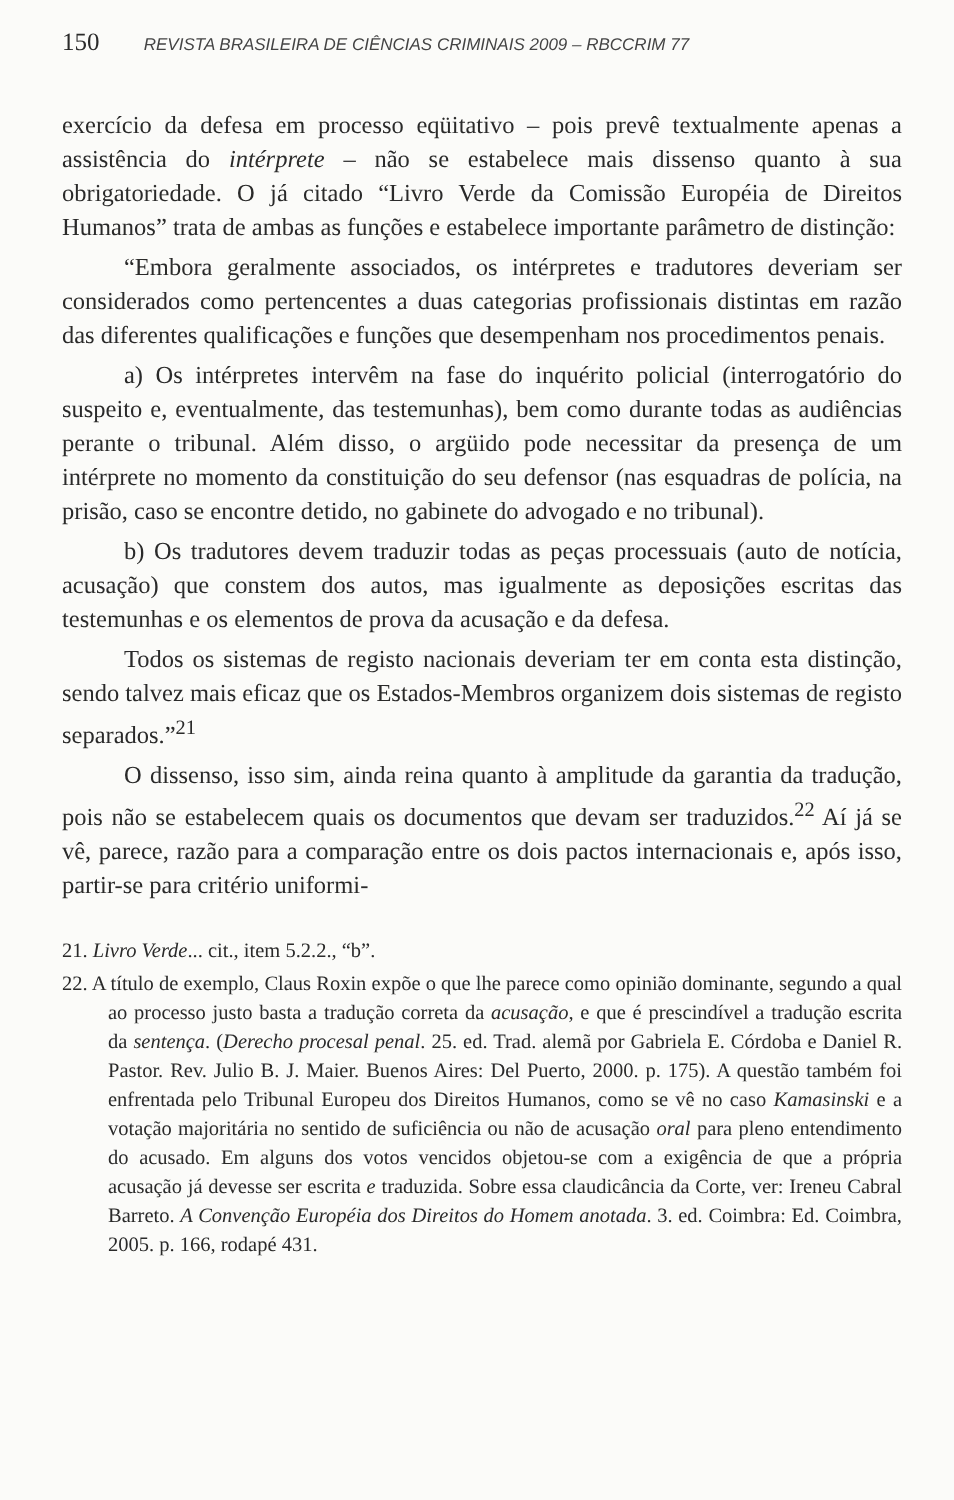150 REVISTA BRASILEIRA DE CIÊNCIAS CRIMINAIS 2009 – RBCCRIM 77
exercício da defesa em processo eqüitativo – pois prevê textualmente apenas a assistência do intérprete – não se estabelece mais dissenso quanto à sua obrigatoriedade. O já citado “Livro Verde da Comissão Européia de Direitos Humanos” trata de ambas as funções e estabelece importante parâmetro de distinção:
“Embora geralmente associados, os intérpretes e tradutores deveriam ser considerados como pertencentes a duas categorias profissionais distintas em razão das diferentes qualificações e funções que desempenham nos procedimentos penais.
a) Os intérpretes intervêm na fase do inquérito policial (interrogatório do suspeito e, eventualmente, das testemunhas), bem como durante todas as audiências perante o tribunal. Além disso, o argüido pode necessitar da presença de um intérprete no momento da constituição do seu defensor (nas esquadras de polícia, na prisão, caso se encontre detido, no gabinete do advogado e no tribunal).
b) Os tradutores devem traduzir todas as peças processuais (auto de notícia, acusação) que constem dos autos, mas igualmente as deposições escritas das testemunhas e os elementos de prova da acusação e da defesa.
Todos os sistemas de registo nacionais deveriam ter em conta esta distinção, sendo talvez mais eficaz que os Estados-Membros organizem dois sistemas de registo separados.”<sup>21</sup>
O dissenso, isso sim, ainda reina quanto à amplitude da garantia da tradução, pois não se estabelecem quais os documentos que devam ser traduzidos.<sup>22</sup> Aí já se vê, parece, razão para a comparação entre os dois pactos internacionais e, após isso, partir-se para critério uniformi-
21. Livro Verde... cit., item 5.2.2., “b”.
22. A título de exemplo, Claus Roxin expõe o que lhe parece como opinião dominante, segundo a qual ao processo justo basta a tradução correta da acusação, e que é prescindível a tradução escrita da sentença. (Derecho procesal penal. 25. ed. Trad. alemã por Gabriela E. Córdoba e Daniel R. Pastor. Rev. Julio B. J. Maier. Buenos Aires: Del Puerto, 2000. p. 175). A questão também foi enfrentada pelo Tribunal Europeu dos Direitos Humanos, como se vê no caso Kamasinski e a votação majoritária no sentido de suficiência ou não de acusação oral para pleno entendimento do acusado. Em alguns dos votos vencidos objetou-se com a exigência de que a própria acusação já devesse ser escrita e traduzida. Sobre essa claudicância da Corte, ver: Ireneu Cabral Barreto. A Convenção Européia dos Direitos do Homem anotada. 3. ed. Coimbra: Ed. Coimbra, 2005. p. 166, rodapé 431.